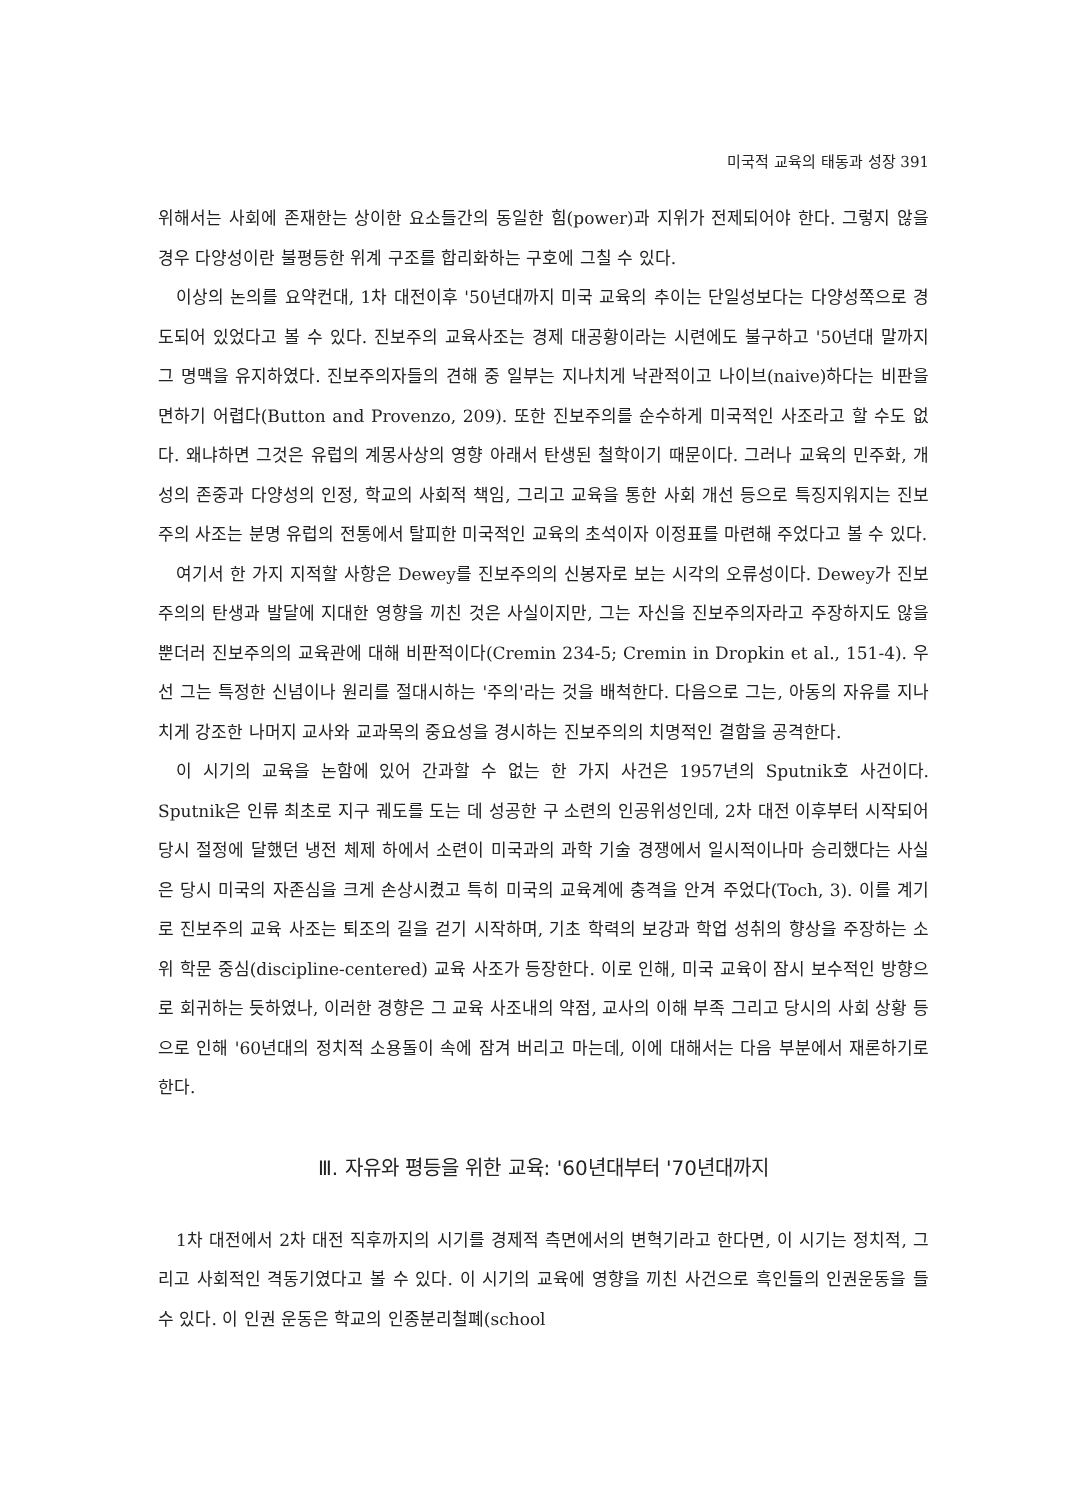미국적 교육의 태동과 성장 391
위해서는 사회에 존재한는 상이한 요소들간의 동일한 힘(power)과 지위가 전제되어야 한다. 그렇지 않을 경우 다양성이란 불평등한 위계 구조를 합리화하는 구호에 그칠 수 있다.
이상의 논의를 요약컨대, 1차 대전이후 '50년대까지 미국 교육의 추이는 단일성보다는 다양성쪽으로 경도되어 있었다고 볼 수 있다. 진보주의 교육사조는 경제 대공황이라는 시련에도 불구하고 '50년대 말까지 그 명맥을 유지하였다. 진보주의자들의 견해 중 일부는 지나치게 낙관적이고 나이브(naive)하다는 비판을 면하기 어렵다(Button and Provenzo, 209). 또한 진보주의를 순수하게 미국적인 사조라고 할 수도 없다. 왜냐하면 그것은 유럽의 계몽사상의 영향 아래서 탄생된 철학이기 때문이다. 그러나 교육의 민주화, 개성의 존중과 다양성의 인정, 학교의 사회적 책임, 그리고 교육을 통한 사회 개선 등으로 특징지워지는 진보주의 사조는 분명 유럽의 전통에서 탈피한 미국적인 교육의 초석이자 이정표를 마련해 주었다고 볼 수 있다.
여기서 한 가지 지적할 사항은 Dewey를 진보주의의 신봉자로 보는 시각의 오류성이다. Dewey가 진보주의의 탄생과 발달에 지대한 영향을 끼친 것은 사실이지만, 그는 자신을 진보주의자라고 주장하지도 않을 뿐더러 진보주의의 교육관에 대해 비판적이다(Cremin 234-5; Cremin in Dropkin et al., 151-4). 우선 그는 특정한 신념이나 원리를 절대시하는 '주의'라는 것을 배척한다. 다음으로 그는, 아동의 자유를 지나치게 강조한 나머지 교사와 교과목의 중요성을 경시하는 진보주의의 치명적인 결함을 공격한다.
이 시기의 교육을 논함에 있어 간과할 수 없는 한 가지 사건은 1957년의 Sputnik호 사건이다. Sputnik은 인류 최초로 지구 궤도를 도는 데 성공한 구 소련의 인공위성인데, 2차 대전 이후부터 시작되어 당시 절정에 달했던 냉전 체제 하에서 소련이 미국과의 과학 기술 경쟁에서 일시적이나마 승리했다는 사실은 당시 미국의 자존심을 크게 손상시켰고 특히 미국의 교육계에 충격을 안겨 주었다(Toch, 3). 이를 계기로 진보주의 교육 사조는 퇴조의 길을 걷기 시작하며, 기초 학력의 보강과 학업 성취의 향상을 주장하는 소위 학문 중심(discipline-centered) 교육 사조가 등장한다. 이로 인해, 미국 교육이 잠시 보수적인 방향으로 회귀하는 듯하였나, 이러한 경향은 그 교육 사조내의 약점, 교사의 이해 부족 그리고 당시의 사회 상황 등으로 인해 '60년대의 정치적 소용돌이 속에 잠겨 버리고 마는데, 이에 대해서는 다음 부분에서 재론하기로 한다.
Ⅲ. 자유와 평등을 위한 교육: '60년대부터 '70년대까지
1차 대전에서 2차 대전 직후까지의 시기를 경제적 측면에서의 변혁기라고 한다면, 이 시기는 정치적, 그리고 사회적인 격동기였다고 볼 수 있다. 이 시기의 교육에 영향을 끼친 사건으로 흑인들의 인권운동을 들 수 있다. 이 인권 운동은 학교의 인종분리철폐(school